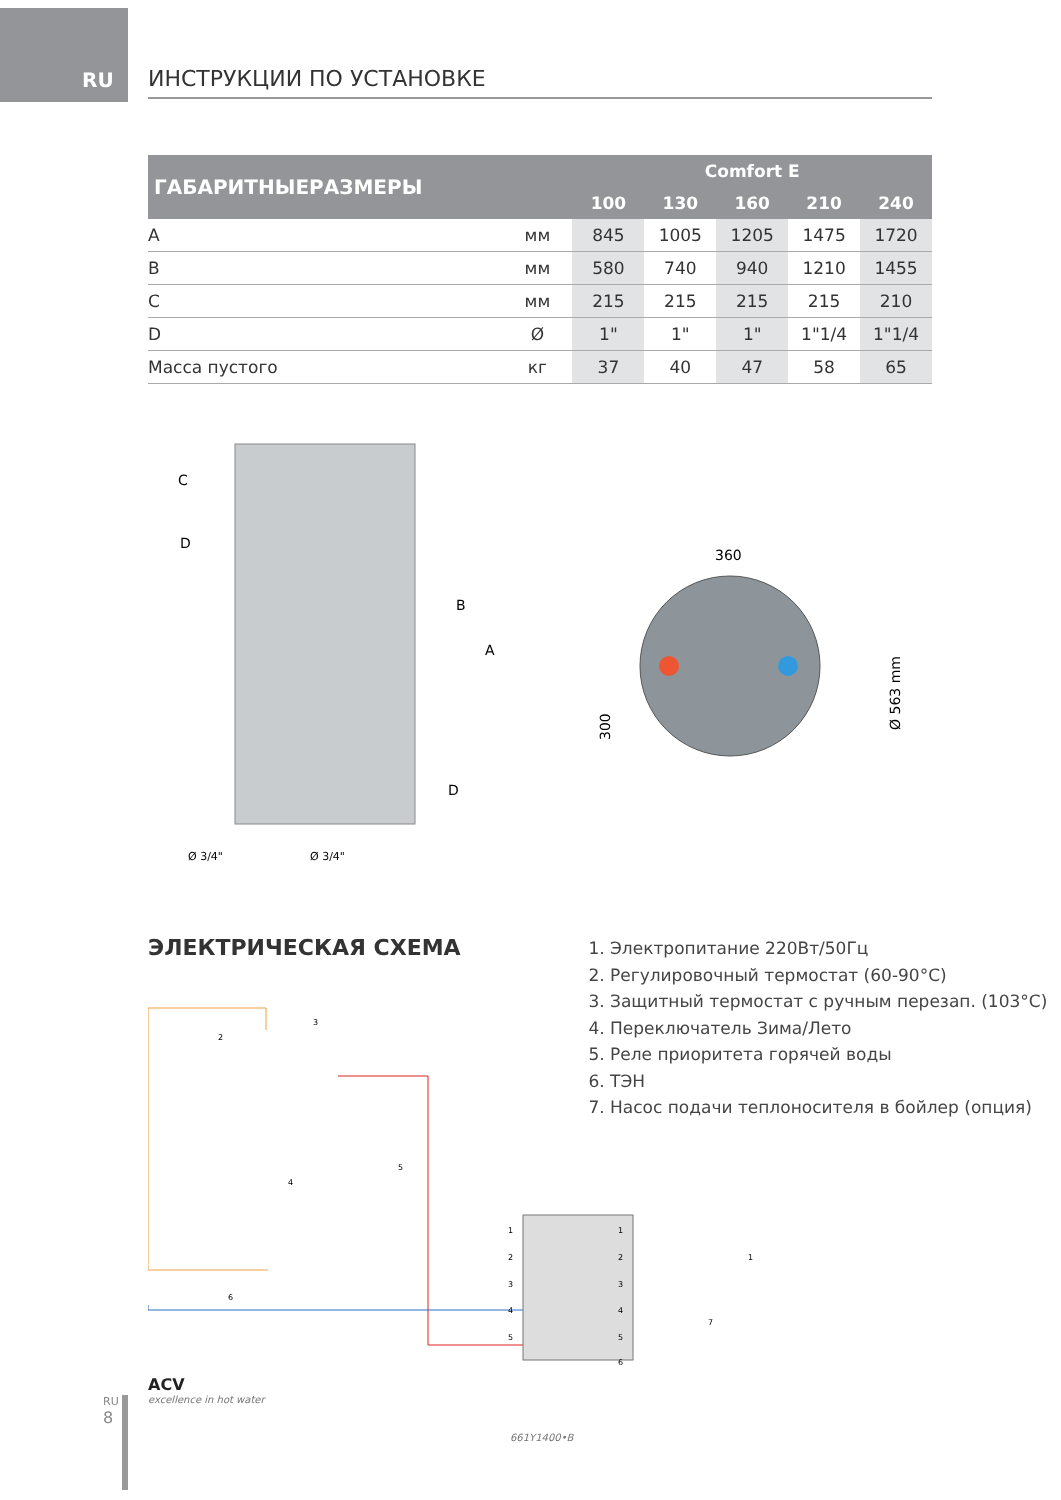RU ИНСТРУКЦИИ ПО УСТАНОВКЕ
| ГАБАРИТНЫЕРАЗМЕРЫ | | Comfort E | | | | |
| --- | --- | --- | --- | --- | --- | --- |
| | | 100 | 130 | 160 | 210 | 240 |
| A | мм | 845 | 1005 | 1205 | 1475 | 1720 |
| B | мм | 580 | 740 | 940 | 1210 | 1455 |
| C | мм | 215 | 215 | 215 | 215 | 210 |
| D | Ø | 1" | 1" | 1" | 1"1/4 | 1"1/4 |
| Масса пустого | кг | 37 | 40 | 47 | 58 | 65 |
C
D
B
A
D
Ø 3/4"
Ø 3/4"
360
300
Ø 563 mm
ЭЛЕКТРИЧЕСКАЯ СХЕМА
1. Электропитание 220Вт/50Гц
2. Регулировочный термостат (60-90°C)
3. Защитный термостат с ручным перезап. (103°C)
4. Переключатель Зима/Лето
5. Реле приоритета горячей воды
6. ТЭН
7. Насос подачи теплоносителя в бойлер (опция)
1
2
3
4
5
1
2
3
4
5
6
1
7
6
4
5
2
3
ACV
excellence in hot water
661Y1400•B
RU
8